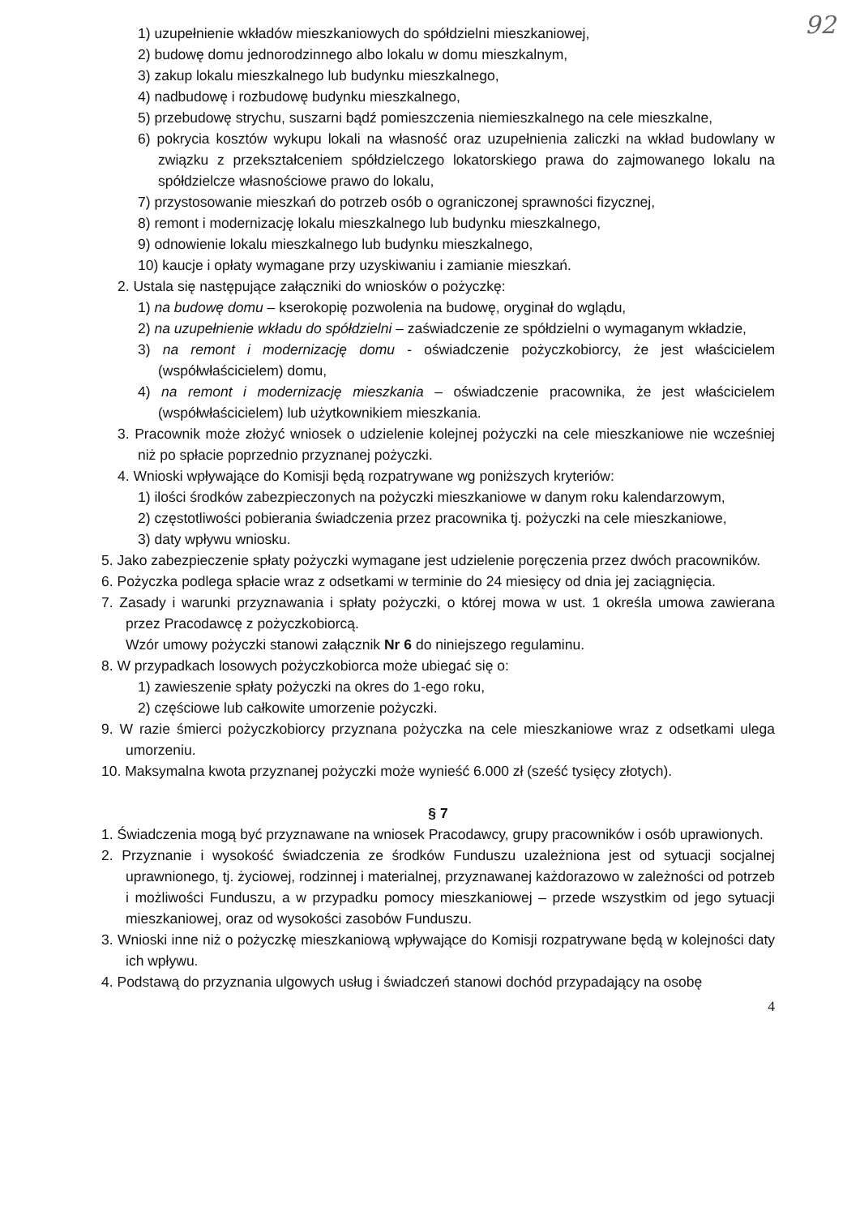92
1) uzupełnienie wkładów mieszkaniowych do spółdzielni mieszkaniowej,
2) budowę domu jednorodzinnego albo lokalu w domu mieszkalnym,
3) zakup lokalu mieszkalnego lub budynku mieszkalnego,
4) nadbudowę i rozbudowę budynku mieszkalnego,
5) przebudowę strychu, suszarni bądź pomieszczenia niemieszkalnego na cele mieszkalne,
6) pokrycia kosztów wykupu lokali na własność oraz uzupełnienia zaliczki na wkład budowlany w związku z przekształceniem spółdzielczego lokatorskiego prawa do zajmowanego lokalu na spółdzielcze własnościowe prawo do lokalu,
7) przystosowanie mieszkań do potrzeb osób o ograniczonej sprawności fizycznej,
8) remont i modernizację lokalu mieszkalnego lub budynku mieszkalnego,
9) odnowienie lokalu mieszkalnego lub budynku mieszkalnego,
10) kaucje i opłaty wymagane przy uzyskiwaniu i zamianie mieszkań.
2. Ustala się następujące załączniki do wniosków o pożyczkę:
1) na budowę domu – kserokopię pozwolenia na budowę, oryginał do wglądu,
2) na uzupełnienie wkładu do spółdzielni – zaświadczenie ze spółdzielni o wymaganym wkładzie,
3) na remont i modernizację domu - oświadczenie pożyczkobiorcy, że jest właścicielem (współwłaścicielem) domu,
4) na remont i modernizację mieszkania – oświadczenie pracownika, że jest właścicielem (współwłaścicielem) lub użytkownikiem mieszkania.
3. Pracownik może złożyć wniosek o udzielenie kolejnej pożyczki na cele mieszkaniowe nie wcześniej niż po spłacie poprzednio przyznanej pożyczki.
4. Wnioski wpływające do Komisji będą rozpatrywane wg poniższych kryteriów:
1) ilości środków zabezpieczonych na pożyczki mieszkaniowe w danym roku kalendarzowym,
2) częstotliwości pobierania świadczenia przez pracownika tj. pożyczki na cele mieszkaniowe,
3) daty wpływu wniosku.
5. Jako zabezpieczenie spłaty pożyczki wymagane jest udzielenie poręczenia przez dwóch pracowników.
6. Pożyczka podlega spłacie wraz z odsetkami w terminie do 24 miesięcy od dnia jej zaciągnięcia.
7. Zasady i warunki przyznawania i spłaty pożyczki, o której mowa w ust. 1 określa umowa zawierana przez Pracodawcę z pożyczkobiorcą.
Wzór umowy pożyczki stanowi załącznik Nr 6 do niniejszego regulaminu.
8. W przypadkach losowych pożyczkobiorca może ubiegać się o:
1) zawieszenie spłaty pożyczki na okres do 1-ego roku,
2) częściowe lub całkowite umorzenie pożyczki.
9. W razie śmierci pożyczkobiorcy przyznana pożyczka na cele mieszkaniowe wraz z odsetkami ulega umorzeniu.
10. Maksymalna kwota przyznanej pożyczki może wynieść 6.000 zł (sześć tysięcy złotych).
§ 7
1. Świadczenia mogą być przyznawane na wniosek Pracodawcy, grupy pracowników i osób uprawionych.
2. Przyznanie i wysokość świadczenia ze środków Funduszu uzależniona jest od sytuacji socjalnej uprawnionego, tj. życiowej, rodzinnej i materialnej, przyznawanej każdorazowo w zależności od potrzeb i możliwości Funduszu, a w przypadku pomocy mieszkaniowej – przede wszystkim od jego sytuacji mieszkaniowej, oraz od wysokości zasobów Funduszu.
3. Wnioski inne niż o pożyczkę mieszkaniową wpływające do Komisji rozpatrywane będą w kolejności daty ich wpływu.
4. Podstawą do przyznania ulgowych usług i świadczeń stanowi dochód przypadający na osobę
4